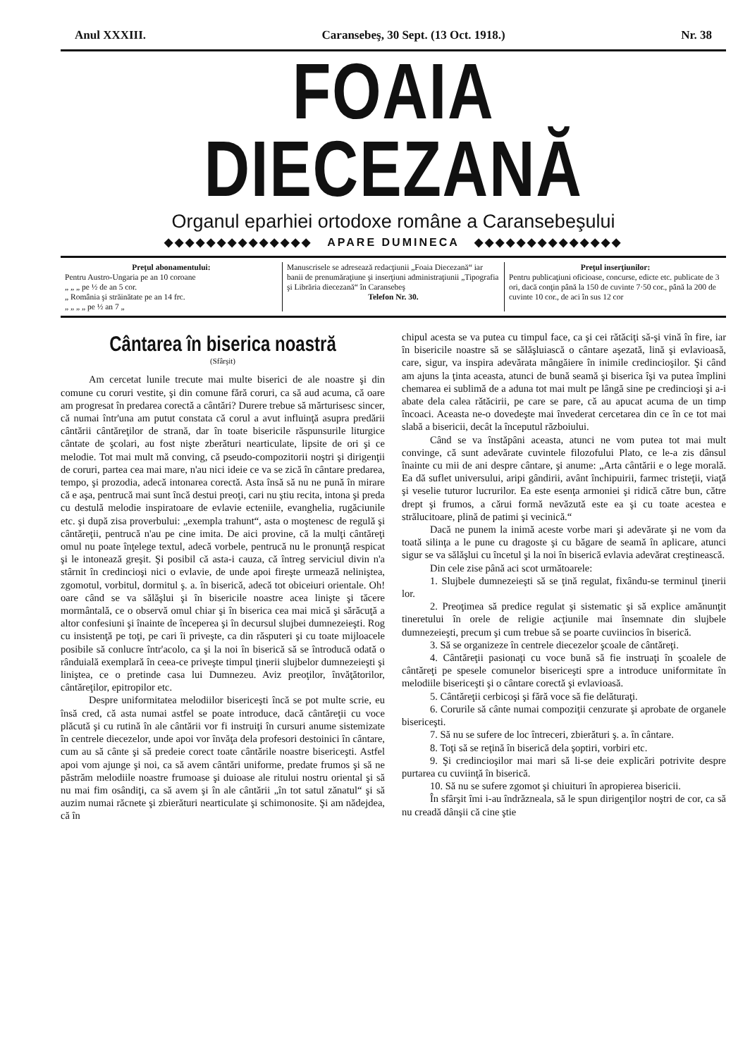Anul XXXIII. Caransebeş, 30 Sept. (13 Oct. 1918.) Nr. 38
FOAIA DIECEZANĂ
Organul eparhiei ortodoxe române a Caransebeşului
◆◆◆◆◆◆◆◆◆◆◆◆◆◆ APARE DUMINECA ◆◆◆◆◆◆◆◆◆◆◆◆◆◆
Preţul abonamentului:
Pentru Austro-Ungaria pe an 10 coroane
„ „ „ pe ½ de an 5 cor.
„ România şi străinătate pe an 14 frc.
„ „ „ „ pe ½ an 7 „
Manuscrisele se adresează redacţiunii „Foaia Diecezană“ iar banii de prenumăraţiune şi inserţiuni administraţiunii „Tipografia şi Librăria diecezană“ în Caransebeş
Telefon Nr. 30.
Preţul inserţiunilor:
Pentru publicaţiuni oficioase, concurse, edicte etc. publicate de 3 ori, dacă conţin până la 150 de cuvinte 7·50 cor., până la 200 de cuvinte 10 cor., de aci în sus 12 cor
Cântarea în biserica noastră
(Sfârşit)
Am cercetat lunile trecute mai multe biserici de ale noastre şi din comune cu coruri vestite, şi din comune fără coruri, ca să aud acuma, că oare am progresat în predarea corectă a cântări? Durere trebue să mărturisesc sincer, că numai într'una am putut constata că corul a avut influinţă asupra predării cântării cântăreţilor de strană, dar în toate bisericile răspunsurile liturgice cântate de şcolari, au fost nişte zberături nearticulate, lipsite de ori şi ce melodie. Tot mai mult mă conving, că pseudo-compozitorii noştri şi dirigenţii de coruri, partea cea mai mare, n'au nici ideie ce va se zică în cântare predarea, tempo, şi prozodia, adecă intonarea corectă. Asta însă să nu ne pună în mirare că e aşa, pentrucă mai sunt încă destui preoţi, cari nu ştiu recita, intona şi preda cu destulă melodie inspiratoare de evlavie ecteniile, evanghelia, rugăciunile etc. şi după zisa proverbului: „exempla trahunt“, asta o moştenesc de regulă şi cântăreţii, pentrucă n'au pe cine imita. De aici provine, că la mulţi cântăreţi omul nu poate înţelege textul, adecă vorbele, pentrucă nu le pronunţă respicat şi le intonează greşit. Şi posibil că asta-i cauza, că întreg serviciul divin n'a stârnit în credincioşi nici o evlavie, de unde apoi fireşte urmează neliniştea, zgomotul, vorbitul, dormitul ş. a. în biserică, adecă tot obiceiuri orientale. Oh! oare când se va sălăşlui şi în bisericile noastre acea linişte şi tăcere mormântală, ce o observă omul chiar şi în biserica cea mai mică şi sărăcuţă a altor confesiuni şi înainte de începerea şi în decursul slujbei dumnezeieşti. Rog cu insistenţă pe toţi, pe cari îi priveşte, ca din răsputeri şi cu toate mijloacele posibile să conlucre într'acolo, ca şi la noi în biserică să se întroducă odată o rânduială exemplară în ceea-ce priveşte timpul ţinerii slujbelor dumnezeieşti şi liniştea, ce o pretinde casa lui Dumnezeu. Aviz preoţilor, învăţătorilor, cântăreţilor, epitropilor etc.
Despre uniformitatea melodiilor bisericeşti încă se pot multe scrie, eu însă cred, că asta numai astfel se poate introduce, dacă cântăreţii cu voce plăcută şi cu rutină în ale cântării vor fi instruiţi în cursuri anume sistemizate în centrele diecezelor, unde apoi vor învăţa dela profesori destoinici în cântare, cum au să cânte şi să predeie corect toate cântările noastre bisericeşti. Astfel apoi vom ajunge şi noi, ca să avem cântări uniforme, predate frumos şi să ne păstrăm melodiile noastre frumoase şi duioase ale ritului nostru oriental şi să nu mai fim osândiţi, ca să avem şi în ale cântării „în tot satul zănatul“ şi să auzim numai răcnete şi zbierături nearticulate şi schimonosite. Şi am nădejdea, că în
chipul acesta se va putea cu timpul face, ca şi cei rătăciţi să-şi vină în fire, iar în bisericile noastre să se sălăşluiască o cântare aşezată, lină şi evlavioasă, care, sigur, va inspira adevărata mângăiere în inimile credincioşilor. Şi când am ajuns la ţinta aceasta, atunci de bună seamă şi biserica îşi va putea împlini chemarea ei sublimă de a aduna tot mai mult pe lângă sine pe credincioşi şi a-i abate dela calea rătăcirii, pe care se pare, că au apucat acuma de un timp încoaci. Aceasta ne-o dovedeşte mai învederat cercetarea din ce în ce tot mai slabă a bisericii, decât la începutul războiului.
Când se va înstăpâni aceasta, atunci ne vom putea tot mai mult convinge, că sunt adevărate cuvintele filozofului Plato, ce le-a zis dânsul înainte cu mii de ani despre cântare, şi anume: „Arta cântării e o lege morală. Ea dă suflet universului, aripi gândirii, avânt închipuirii, farmec tristeţii, viaţă şi veselie tuturor lucrurilor. Ea este esenţa armoniei şi ridică către bun, către drept şi frumos, a cărui formă nevăzută este ea şi cu toate acestea e strălucitoare, plină de patimi şi vecinică.“
Dacă ne punem la inimă aceste vorbe mari şi adevărate şi ne vom da toată silinţa a le pune cu dragoste şi cu băgare de seamă în aplicare, atunci sigur se va sălăşlui cu încetul şi la noi în biserică evlavia adevărat creştinească.
Din cele zise până aci scot următoarele:
1. Slujbele dumnezeieşti să se ţină regulat, fixându-se terminul ţinerii lor.
2. Preoţimea să predice regulat şi sistematic şi să explice amănunţit tineretului în orele de religie acţiunile mai însemnate din slujbele dumnezeieşti, precum şi cum trebue să se poarte cuviincios în biserică.
3. Să se organizeze în centrele diecezelor şcoale de cântăreţi.
4. Cântăreţii pasionaţi cu voce bună să fie instruaţi în şcoalele de cântăreţi pe spesele comunelor bisericeşti spre a introduce uniformitate în melodiile bisericeşti şi o cântare corectă şi evlavioasă.
5. Cântăreţii cerbicoşi şi fără voce să fie delăturaţi.
6. Corurile să cânte numai compoziţii cenzurate şi aprobate de organele bisericeşti.
7. Să nu se sufere de loc întreceri, zbierături ş. a. în cântare.
8. Toţi să se reţină în biserică dela şoptiri, vorbiri etc.
9. Şi credincioşilor mai mari să li-se deie explicări potrivite despre purtarea cu cuviinţă în biserică.
10. Să nu se sufere zgomot şi chiuituri în apropierea bisericii.
În sfârşit îmi i-au îndrăzneala, să le spun dirigenţilor noştri de cor, ca să nu creadă dânşii că cine ştie